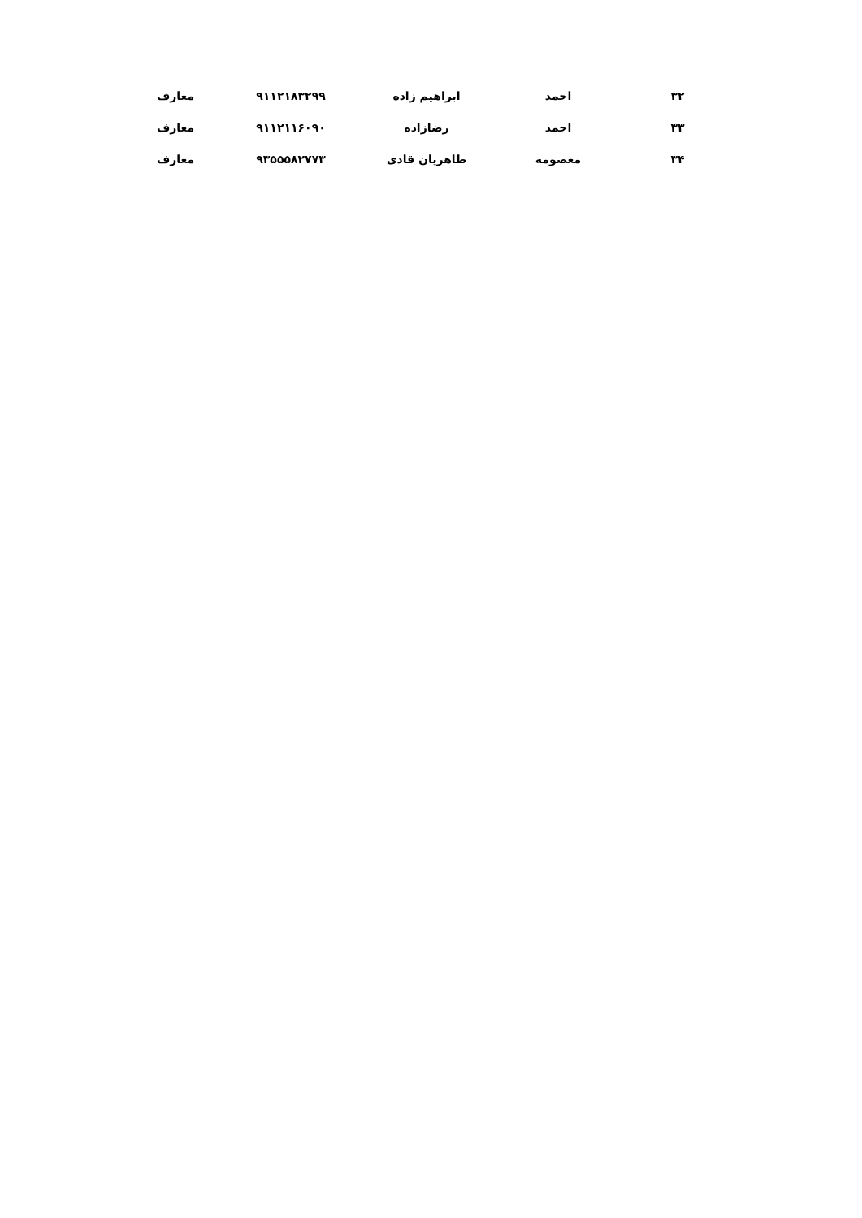| ۳۲ | احمد | ابراهیم زاده | ۹۱۱۲۱۸۳۲۹۹ | معارف |
| ۳۳ | احمد | رضازاده | ۹۱۱۲۱۱۶۰۹۰ | معارف |
| ۳۴ | معصومه | طاهریان قادی | ۹۳۵۵۵۸۲۷۷۳ | معارف |